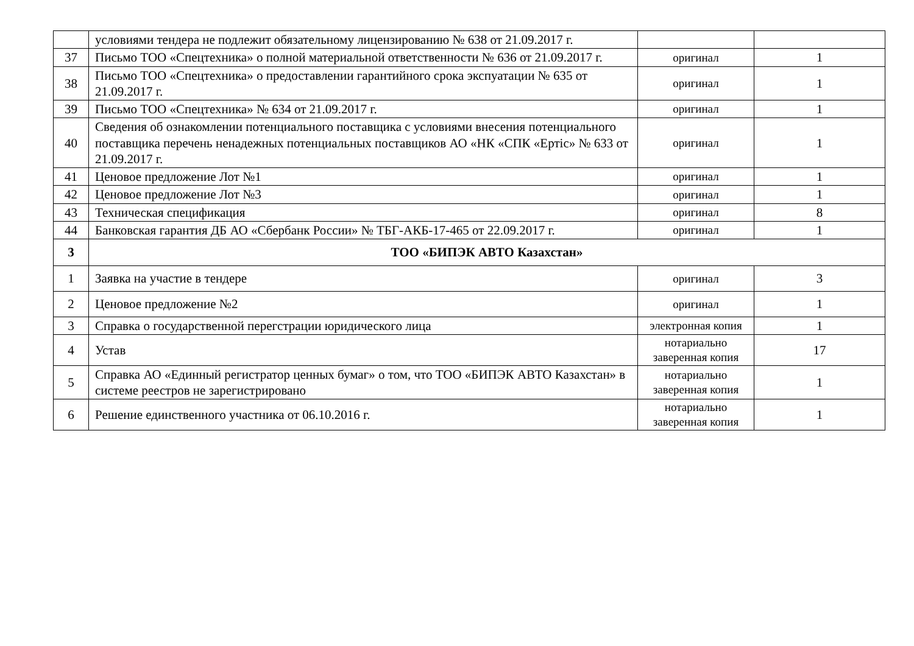| | условиями тендера не подлежит обязательному лицензированию № 638 от 21.09.2017 г. | | |
| 37 | Письмо ТОО «Спецтехника» о полной материальной ответственности № 636 от 21.09.2017 г. | оригинал | 1 |
| 38 | Письмо ТОО «Спецтехника» о предоставлении гарантийного срока экспуатации № 635 от 21.09.2017 г. | оригинал | 1 |
| 39 | Письмо ТОО «Спецтехника» № 634 от 21.09.2017 г. | оригинал | 1 |
| 40 | Сведения об ознакомлении потенциального поставщика с условиями внесения потенциального поставщика перечень ненадежных потенциальных поставщиков АО «НК «СПК «Ертіс» № 633 от 21.09.2017 г. | оригинал | 1 |
| 41 | Ценовое предложение Лот №1 | оригинал | 1 |
| 42 | Ценовое предложение Лот №3 | оригинал | 1 |
| 43 | Техническая спецификация | оригинал | 8 |
| 44 | Банковская гарантия ДБ АО «Сбербанк России» № ТБГ-АКБ-17-465 от 22.09.2017 г. | оригинал | 1 |
| 3 | ТОО «БИПЭК АВТО Казахстан» | | |
| 1 | Заявка на участие в тендере | оригинал | 3 |
| 2 | Ценовое предложение №2 | оригинал | 1 |
| 3 | Справка о государственной перегстрации юридического лица | электронная копия | 1 |
| 4 | Устав | нотариально заверенная копия | 17 |
| 5 | Справка АО «Единный регистратор ценных бумаг» о том, что ТОО «БИПЭК АВТО Казахстан» в системе реестров не зарегистрировано | нотариально заверенная копия | 1 |
| 6 | Решение единственного участника от 06.10.2016 г. | нотариально заверенная копия | 1 |